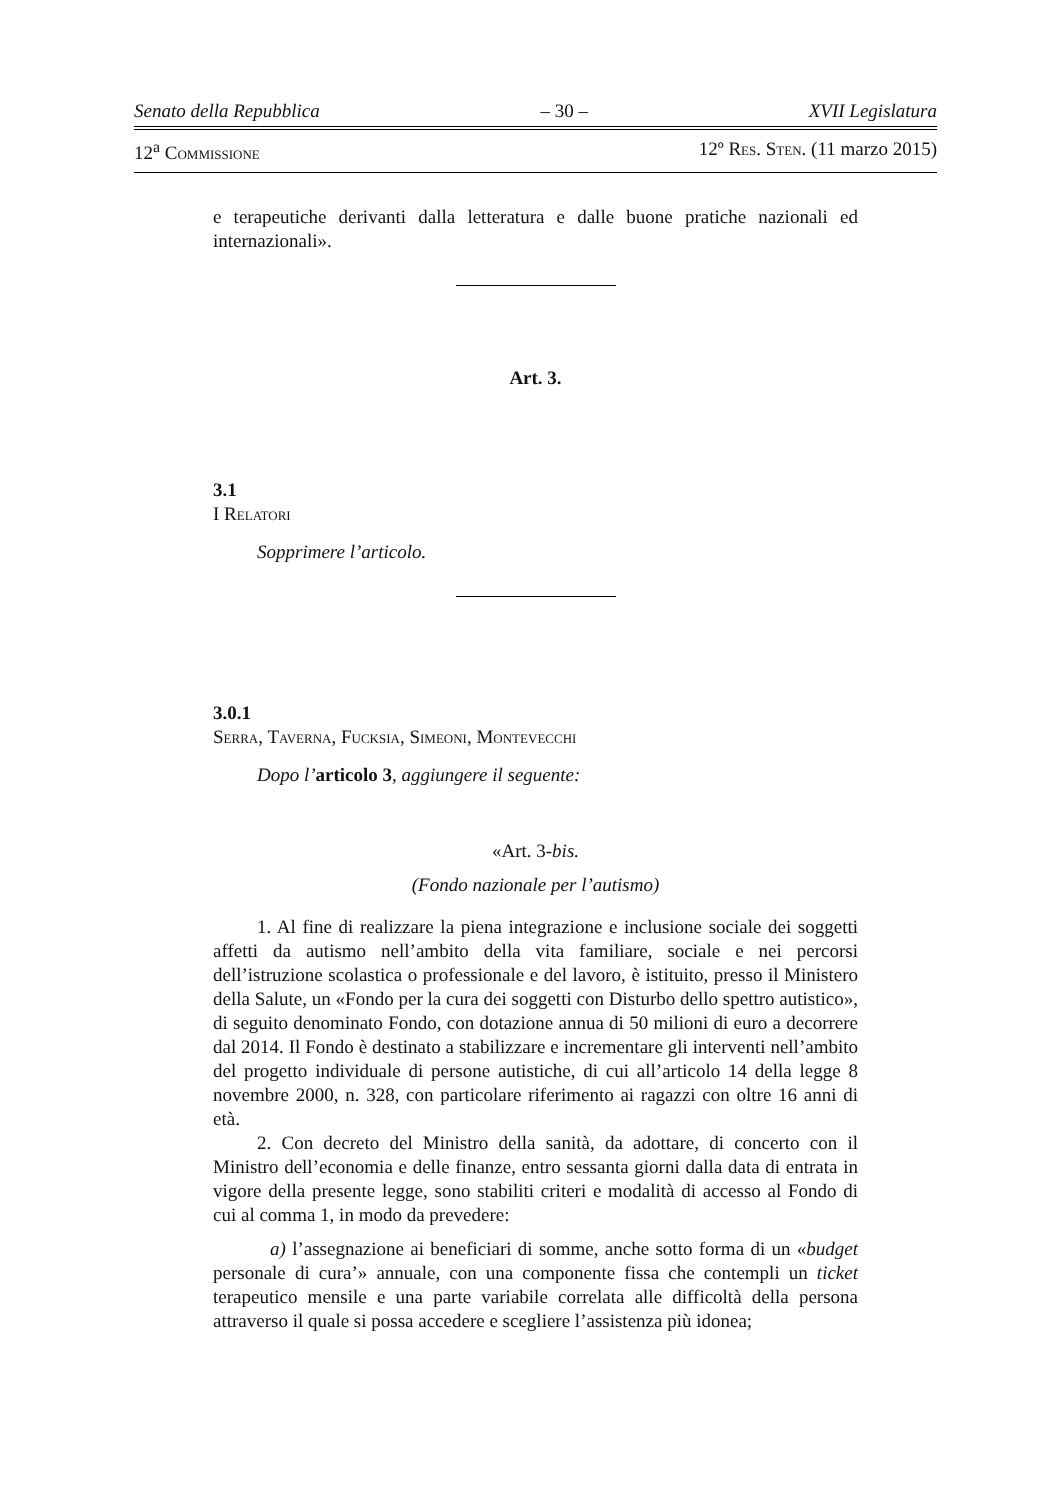Senato della Repubblica – 30 – XVII Legislatura
12<sup>a</sup> Commissione 12º Res. Sten. (11 marzo 2015)
e terapeutiche derivanti dalla letteratura e dalle buone pratiche nazionali ed internazionali».
Art. 3.
3.1
I Relatori
Sopprimere l’articolo.
3.0.1
Serra, Taverna, Fucksia, Simeoni, Montevecchi
Dopo l’articolo 3, aggiungere il seguente:
«Art. 3-bis.
(Fondo nazionale per l’autismo)
1. Al fine di realizzare la piena integrazione e inclusione sociale dei soggetti affetti da autismo nell’ambito della vita familiare, sociale e nei percorsi dell’istruzione scolastica o professionale e del lavoro, è istituito, presso il Ministero della Salute, un «Fondo per la cura dei soggetti con Disturbo dello spettro autistico», di seguito denominato Fondo, con dotazione annua di 50 milioni di euro a decorrere dal 2014. Il Fondo è destinato a stabilizzare e incrementare gli interventi nell’ambito del progetto individuale di persone autistiche, di cui all’articolo 14 della legge 8 novembre 2000, n. 328, con particolare riferimento ai ragazzi con oltre 16 anni di età.
2. Con decreto del Ministro della sanità, da adottare, di concerto con il Ministro dell’economia e delle finanze, entro sessanta giorni dalla data di entrata in vigore della presente legge, sono stabiliti criteri e modalità di accesso al Fondo di cui al comma 1, in modo da prevedere:
a) l’assegnazione ai beneficiari di somme, anche sotto forma di un «budget personale di cura’» annuale, con una componente fissa che contempli un ticket terapeutico mensile e una parte variabile correlata alle difficoltà della persona attraverso il quale si possa accedere e scegliere l’assistenza più idonea;